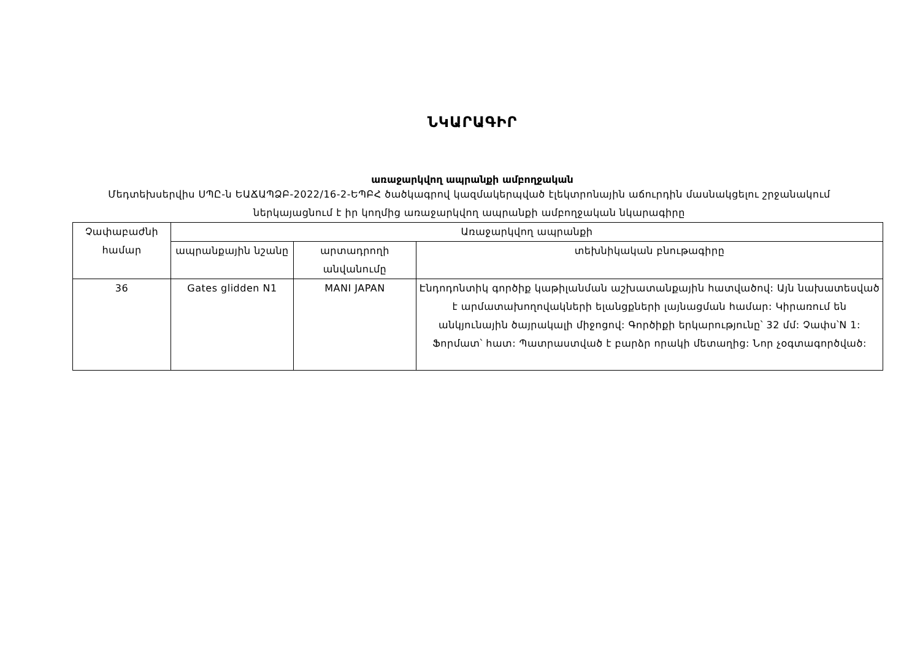ՆԿԱՐԱԳԻՐ
առաջարկվող ապրանքի ամբողջական
Մեդտեխսերվիս ՍՊԸ-ն ԵԱՃԱՊՁԲ-2022/16-2-ԵՊԲՀ ծածկագրով կազմակերպված էլեկտրոնային աճուրդին մասնակցելու շրջանակում ներկայացնում է իր կողմից առաջարկվող ապրանքի ամբողջական նկարագիրը
| Չափաբաժնի համար | Առաջարկվող ապրանքի | | |
| --- | --- | --- | --- |
| | ապրանքային նշանը | արտադրողի անվանումը | տեխնիկական բնութագիրը |
| 36 | Gates glidden N1 | MANI JAPAN | Էնդոդոնտիկ գործիք կաթիլանման աշխատանքային հատվածով: Այն նախատեսված է արմատախողովակների ելանցքների լայնացման համար: Կիրառում են անկյունային ծայրակալի միջոցով: Գործիքի երկարությունը՝ 32 մմ: Չափս՝N 1: Ֆորմատ՝ հատ: Պատրաստված է բարձր որակի մետաղից: Նոր չօգտագործված: |